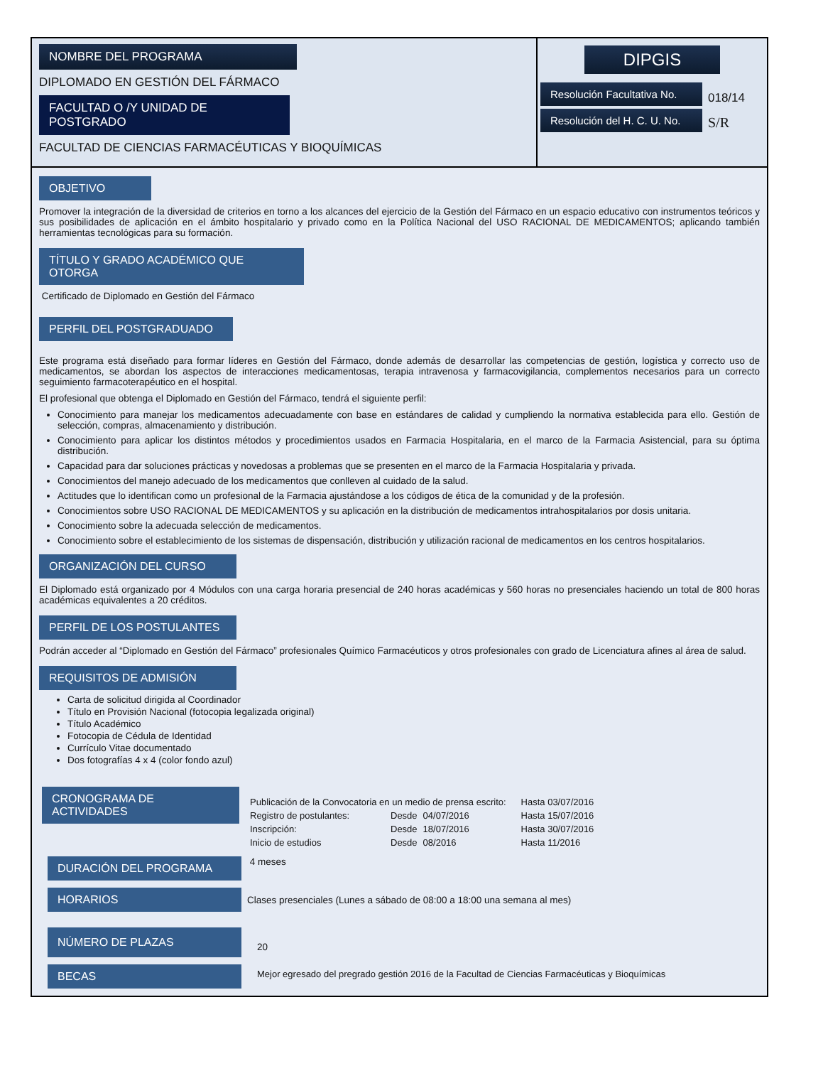NOMBRE DEL PROGRAMA
DIPLOMADO EN GESTIÓN DEL FÁRMACO
FACULTAD O /Y UNIDAD DE POSTGRADO
FACULTAD DE CIENCIAS FARMACÉUTICAS Y BIOQUÍMICAS
DIPGIS
| Resolución Facultativa No. | 018/14 |
| Resolución del H. C. U. No. | S/R |
OBJETIVO
Promover la integración de la diversidad de criterios en torno a los alcances del ejercicio de la Gestión del Fármaco en un espacio educativo con instrumentos teóricos y sus posibilidades de aplicación en el ámbito hospitalario y privado como en la Política Nacional del USO RACIONAL DE MEDICAMENTOS; aplicando también herramientas tecnológicas para su formación.
TÍTULO Y GRADO ACADÉMICO QUE OTORGA
Certificado de Diplomado en Gestión del Fármaco
PERFIL DEL POSTGRADUADO
Este programa está diseñado para formar líderes en Gestión del Fármaco, donde además de desarrollar las competencias de gestión, logística y correcto uso de medicamentos, se abordan los aspectos de interacciones medicamentosas, terapia intravenosa y farmacovigilancia, complementos necesarios para un correcto seguimiento farmacoterapéutico en el hospital.
El profesional que obtenga el Diplomado en Gestión del Fármaco, tendrá el siguiente perfil:
Conocimiento para manejar los medicamentos adecuadamente con base en estándares de calidad y cumpliendo la normativa establecida para ello. Gestión de selección, compras, almacenamiento y distribución.
Conocimiento para aplicar los distintos métodos y procedimientos usados en Farmacia Hospitalaria, en el marco de la Farmacia Asistencial, para su óptima distribución.
Capacidad para dar soluciones prácticas y novedosas a problemas que se presenten en el marco de la Farmacia Hospitalaria y privada.
Conocimientos del manejo adecuado de los medicamentos que conlleven al cuidado de la salud.
Actitudes que lo identifican como un profesional de la Farmacia ajustándose a los códigos de ética de la comunidad y de la profesión.
Conocimientos sobre USO RACIONAL DE MEDICAMENTOS y su aplicación en la distribución de medicamentos intrahospitalarios por dosis unitaria.
Conocimiento sobre la adecuada selección de medicamentos.
Conocimiento sobre el establecimiento de los sistemas de dispensación, distribución y utilización racional de medicamentos en los centros hospitalarios.
ORGANIZACIÓN DEL CURSO
El Diplomado está organizado por 4 Módulos con una carga horaria presencial de 240 horas académicas y 560 horas no presenciales haciendo un total de 800 horas académicas equivalentes a 20 créditos.
PERFIL DE LOS POSTULANTES
Podrán acceder al “Diplomado en Gestión del Fármaco” profesionales Químico Farmacéuticos y otros profesionales con grado de Licenciatura afines al área de salud.
REQUISITOS DE ADMISIÓN
Carta de solicitud dirigida al Coordinador
Título en Provisión Nacional (fotocopia legalizada original)
Título Académico
Fotocopia de Cédula de Identidad
Currículo Vitae documentado
Dos fotografías 4 x 4 (color fondo azul)
| CRONOGRAMA DE ACTIVIDADES | / Publicación de la Convocatoria en un medio de prensa escrito: / / / Hasta 03/07/2016 / / Registro de postulantes: / Desde / 04/07/2016 / Hasta 15/07/2016 / / Inscripción: / Desde / 18/07/2016 / Hasta 30/07/2016 / / Inicio de estudios / Desde / 08/2016 / Hasta 11/2016 / |
| DURACIÓN DEL PROGRAMA | 4 meses |
| HORARIOS | Clases presenciales (Lunes a sábado de 08:00 a 18:00 una semana al mes) |
| NÚMERO DE PLAZAS | 20 |
| BECAS | Mejor egresado del pregrado gestión 2016 de la Facultad de Ciencias Farmacéuticas y Bioquímicas |